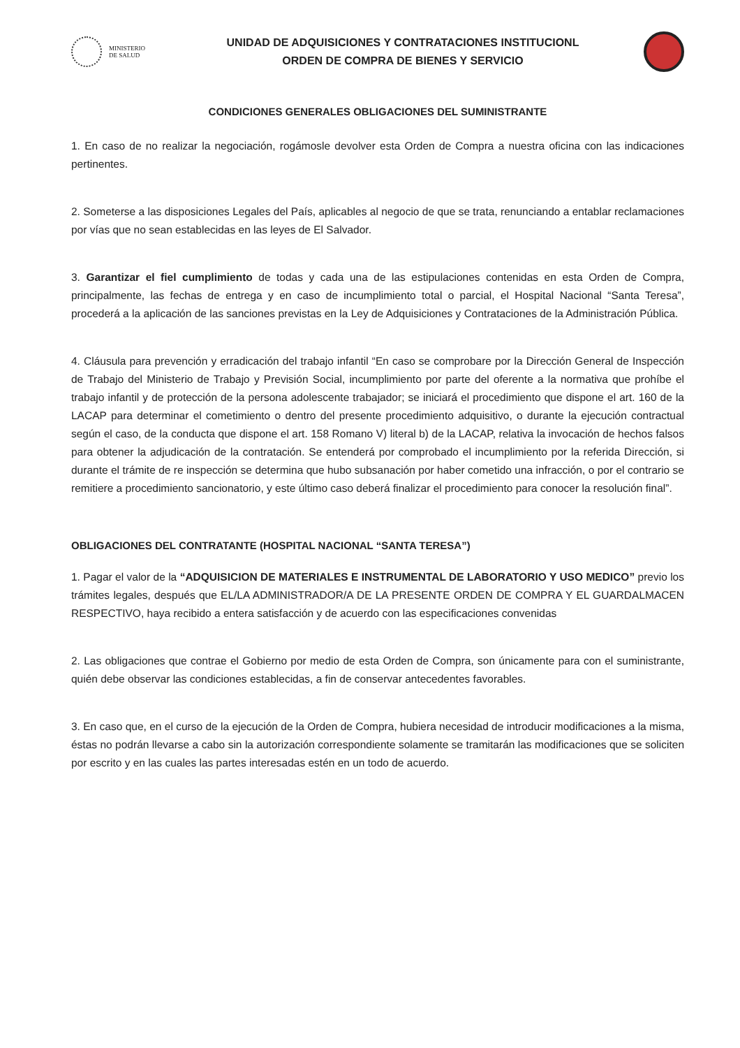MINISTERIO
DE SALUD
UNIDAD DE ADQUISICIONES Y CONTRATACIONES INSTITUCIONL
ORDEN DE COMPRA DE BIENES Y SERVICIO
CONDICIONES GENERALES OBLIGACIONES DEL SUMINISTRANTE
1. En caso de no realizar la negociación, rogámosle devolver esta Orden de Compra a nuestra oficina con las indicaciones pertinentes.
2. Someterse a las disposiciones Legales del País, aplicables al negocio de que se trata, renunciando a entablar reclamaciones por vías que no sean establecidas en las leyes de El Salvador.
3. Garantizar el fiel cumplimiento de todas y cada una de las estipulaciones contenidas en esta Orden de Compra, principalmente, las fechas de entrega y en caso de incumplimiento total o parcial, el Hospital Nacional “Santa Teresa”, procederá a la aplicación de las sanciones previstas en la Ley de Adquisiciones y Contrataciones de la Administración Pública.
4. Cláusula para prevención y erradicación del trabajo infantil “En caso se comprobare por la Dirección General de Inspección de Trabajo del Ministerio de Trabajo y Previsión Social, incumplimiento por parte del oferente a la normativa que prohíbe el trabajo infantil y de protección de la persona adolescente trabajador; se iniciará el procedimiento que dispone el art. 160 de la LACAP para determinar el cometimiento o dentro del presente procedimiento adquisitivo, o durante la ejecución contractual según el caso, de la conducta que dispone el art. 158 Romano V) literal b) de la LACAP, relativa la invocación de hechos falsos para obtener la adjudicación de la contratación. Se entenderá por comprobado el incumplimiento por la referida Dirección, si durante el trámite de re inspección se determina que hubo subsanación por haber cometido una infracción, o por el contrario se remitiere a procedimiento sancionatorio, y este último caso deberá finalizar el procedimiento para conocer la resolución final”.
OBLIGACIONES DEL CONTRATANTE (HOSPITAL NACIONAL “SANTA TERESA”)
1. Pagar el valor de la “ADQUISICION DE MATERIALES E INSTRUMENTAL DE LABORATORIO Y USO MEDICO” previo los trámites legales, después que EL/LA ADMINISTRADOR/A DE LA PRESENTE ORDEN DE COMPRA Y EL GUARDALMACEN RESPECTIVO, haya recibido a entera satisfacción y de acuerdo con las especificaciones convenidas
2. Las obligaciones que contrae el Gobierno por medio de esta Orden de Compra, son únicamente para con el suministrante, quién debe observar las condiciones establecidas, a fin de conservar antecedentes favorables.
3. En caso que, en el curso de la ejecución de la Orden de Compra, hubiera necesidad de introducir modificaciones a la misma, éstas no podrán llevarse a cabo sin la autorización correspondiente solamente se tramitarán las modificaciones que se soliciten por escrito y en las cuales las partes interesadas estén en un todo de acuerdo.